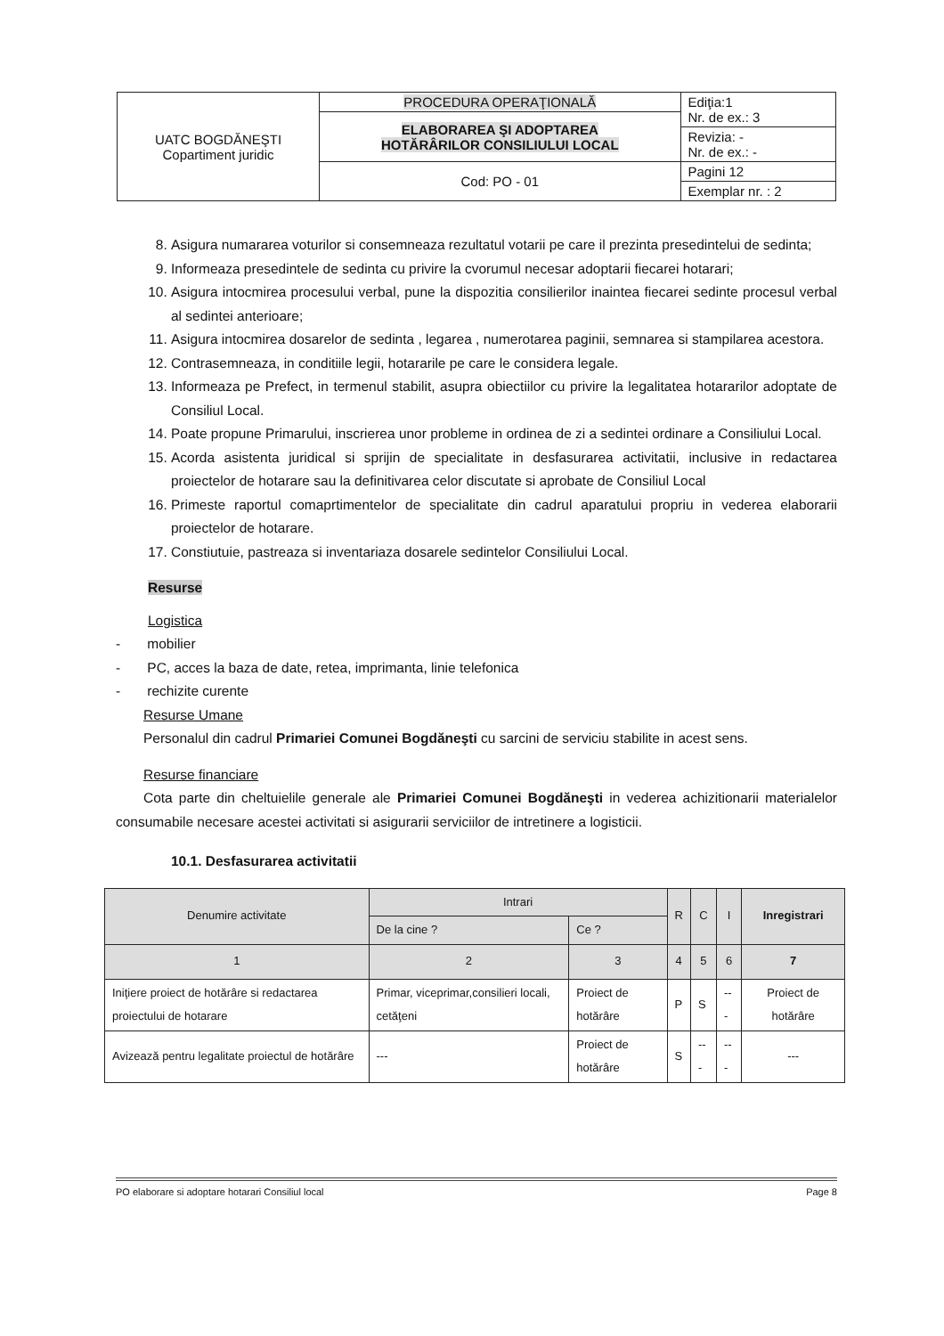| UATC BOGDĂNEŞTI Copartiment juridic | PROCEDURA OPERAŢIONALĂ | Ediţia:1 Nr. de ex.: 3 |
| | ELABORAREA ŞI ADOPTAREA HOTĂRÂRILOR CONSILIULUI LOCAL | |
| | | Revizia: - Nr. de ex.: - |
| | Cod: PO - 01 | Pagini 12 |
| | | Exemplar nr. : 2 |
8. Asigura numararea voturilor si consemneaza rezultatul votarii pe care il prezinta presedintelui de sedinta;
9. Informeaza presedintele de sedinta cu privire la cvorumul necesar adoptarii fiecarei hotarari;
10. Asigura intocmirea procesului verbal, pune la dispozitia consilierilor inaintea fiecarei sedinte procesul verbal al sedintei anterioare;
11. Asigura intocmirea dosarelor de sedinta , legarea , numerotarea paginii, semnarea si stampilarea acestora.
12. Contrasemneaza, in conditiile legii, hotararile pe care le considera legale.
13. Informeaza pe Prefect, in termenul stabilit, asupra obiectiilor cu privire la legalitatea hotararilor adoptate de Consiliul Local.
14. Poate propune Primarului, inscrierea unor probleme in ordinea de zi a sedintei ordinare a Consiliului Local.
15. Acorda asistenta juridical si sprijin de specialitate in desfasurarea activitatii, inclusive in redactarea proiectelor de hotarare sau la definitivarea celor discutate si aprobate de Consiliul Local
16. Primeste raportul comaprtimentelor de specialitate din cadrul aparatului propriu in vederea elaborarii proiectelor de hotarare.
17. Constiutuie, pastreaza si inventariaza dosarele sedintelor Consiliului Local.
Resurse
Logistica
- mobilier
- PC, acces la baza de date, retea, imprimanta, linie telefonica
- rechizite curente
Resurse Umane
Personalul din cadrul Primariei Comunei Bogdăneşti cu sarcini de serviciu stabilite in acest sens.
Resurse financiare
Cota parte din cheltuielile generale ale Primariei Comunei Bogdăneşti in vederea achizitionarii materialelor consumabile necesare acestei activitati si asigurarii serviciilor de intretinere a logisticii.
10.1. Desfasurarea activitatii
| Denumire activitate | Intrari | | R | C | I | Inregistrari |
| --- | --- | --- | --- | --- | --- | --- |
| | De la cine ? | Ce ? | | | | |
| 1 | 2 | 3 | 4 | 5 | 6 | 7 |
| Iniţiere proiect de hotărâre si redactarea proiectului de hotarare | Primar, viceprimar,consilieri locali, cetăţeni | Proiect de hotărâre | P | S | --- | Proiect de hotărâre |
| Avizează pentru legalitate proiectul de hotărâre | --- | Proiect de hotărâre | S | --- | --- | --- |
PO elaborare si adoptare hotarari Consiliul local Page 8